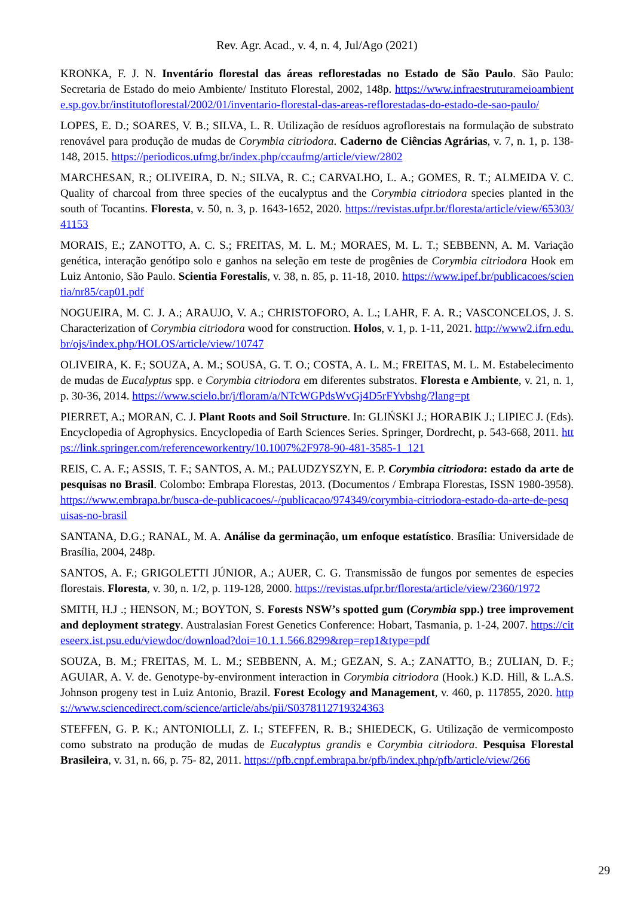Rev. Agr. Acad., v. 4, n. 4, Jul/Ago (2021)
KRONKA, F. J. N. Inventário florestal das áreas reflorestadas no Estado de São Paulo. São Paulo: Secretaria de Estado do meio Ambiente/ Instituto Florestal, 2002, 148p. https://www.infraestruturameioambiente.sp.gov.br/institutoflorestal/2002/01/inventario-florestal-das-areas-reflorestadas-do-estado-de-sao-paulo/
LOPES, E. D.; SOARES, V. B.; SILVA, L. R. Utilização de resíduos agroflorestais na formulação de substrato renovável para produção de mudas de Corymbia citriodora. Caderno de Ciências Agrárias, v. 7, n. 1, p. 138-148, 2015. https://periodicos.ufmg.br/index.php/ccaufmg/article/view/2802
MARCHESAN, R.; OLIVEIRA, D. N.; SILVA, R. C.; CARVALHO, L. A.; GOMES, R. T.; ALMEIDA V. C. Quality of charcoal from three species of the eucalyptus and the Corymbia citriodora species planted in the south of Tocantins. Floresta, v. 50, n. 3, p. 1643-1652, 2020. https://revistas.ufpr.br/floresta/article/view/65303/41153
MORAIS, E.; ZANOTTO, A. C. S.; FREITAS, M. L. M.; MORAES, M. L. T.; SEBBENN, A. M. Variação genética, interação genótipo solo e ganhos na seleção em teste de progênies de Corymbia citriodora Hook em Luiz Antonio, São Paulo. Scientia Forestalis, v. 38, n. 85, p. 11-18, 2010. https://www.ipef.br/publicacoes/scientia/nr85/cap01.pdf
NOGUEIRA, M. C. J. A.; ARAUJO, V. A.; CHRISTOFORO, A. L.; LAHR, F. A. R.; VASCONCELOS, J. S. Characterization of Corymbia citriodora wood for construction. Holos, v. 1, p. 1-11, 2021. http://www2.ifrn.edu.br/ojs/index.php/HOLOS/article/view/10747
OLIVEIRA, K. F.; SOUZA, A. M.; SOUSA, G. T. O.; COSTA, A. L. M.; FREITAS, M. L. M. Estabelecimento de mudas de Eucalyptus spp. e Corymbia citriodora em diferentes substratos. Floresta e Ambiente, v. 21, n. 1, p. 30-36, 2014. https://www.scielo.br/j/floram/a/NTcWGPdsWvGj4D5rFYvbshg/?lang=pt
PIERRET, A.; MORAN, C. J. Plant Roots and Soil Structure. In: GLIŃSKI J.; HORABIK J.; LIPIEC J. (Eds). Encyclopedia of Agrophysics. Encyclopedia of Earth Sciences Series. Springer, Dordrecht, p. 543-668, 2011. https://link.springer.com/referenceworkentry/10.1007%2F978-90-481-3585-1_121
REIS, C. A. F.; ASSIS, T. F.; SANTOS, A. M.; PALUDZYSZYN, E. P. Corymbia citriodora: estado da arte de pesquisas no Brasil. Colombo: Embrapa Florestas, 2013. (Documentos / Embrapa Florestas, ISSN 1980-3958). https://www.embrapa.br/busca-de-publicacoes/-/publicacao/974349/corymbia-citriodora-estado-da-arte-de-pesquisas-no-brasil
SANTANA, D.G.; RANAL, M. A. Análise da germinação, um enfoque estatístico. Brasília: Universidade de Brasília, 2004, 248p.
SANTOS, A. F.; GRIGOLETTI JÚNIOR, A.; AUER, C. G. Transmissão de fungos por sementes de especies florestais. Floresta, v. 30, n. 1/2, p. 119-128, 2000. https://revistas.ufpr.br/floresta/article/view/2360/1972
SMITH, H.J .; HENSON, M.; BOYTON, S. Forests NSW’s spotted gum (Corymbia spp.) tree improvement and deployment strategy. Australasian Forest Genetics Conference: Hobart, Tasmania, p. 1-24, 2007. https://citeseerx.ist.psu.edu/viewdoc/download?doi=10.1.1.566.8299&rep=rep1&type=pdf
SOUZA, B. M.; FREITAS, M. L. M.; SEBBENN, A. M.; GEZAN, S. A.; ZANATTO, B.; ZULIAN, D. F.; AGUIAR, A. V. de. Genotype-by-environment interaction in Corymbia citriodora (Hook.) K.D. Hill, & L.A.S. Johnson progeny test in Luiz Antonio, Brazil. Forest Ecology and Management, v. 460, p. 117855, 2020. https://www.sciencedirect.com/science/article/abs/pii/S0378112719324363
STEFFEN, G. P. K.; ANTONIOLLI, Z. I.; STEFFEN, R. B.; SHIEDECK, G. Utilização de vermicomposto como substrato na produção de mudas de Eucalyptus grandis e Corymbia citriodora. Pesquisa Florestal Brasileira, v. 31, n. 66, p. 75- 82, 2011. https://pfb.cnpf.embrapa.br/pfb/index.php/pfb/article/view/266
29